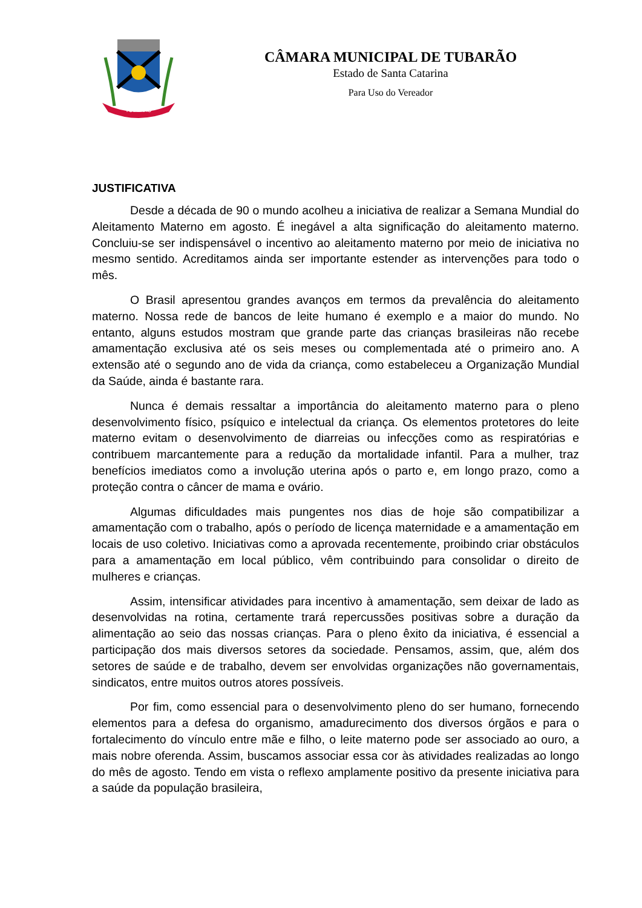TUBARÃO
CÂMARA MUNICIPAL DE TUBARÃO
Estado de Santa Catarina
Para Uso do Vereador
JUSTIFICATIVA
Desde a década de 90 o mundo acolheu a iniciativa de realizar a Semana Mundial do Aleitamento Materno em agosto. É inegável a alta significação do aleitamento materno. Concluiu-se ser indispensável o incentivo ao aleitamento materno por meio de iniciativa no mesmo sentido. Acreditamos ainda ser importante estender as intervenções para todo o mês.
O Brasil apresentou grandes avanços em termos da prevalência do aleitamento materno. Nossa rede de bancos de leite humano é exemplo e a maior do mundo. No entanto, alguns estudos mostram que grande parte das crianças brasileiras não recebe amamentação exclusiva até os seis meses ou complementada até o primeiro ano. A extensão até o segundo ano de vida da criança, como estabeleceu a Organização Mundial da Saúde, ainda é bastante rara.
Nunca é demais ressaltar a importância do aleitamento materno para o pleno desenvolvimento físico, psíquico e intelectual da criança. Os elementos protetores do leite materno evitam o desenvolvimento de diarreias ou infecções como as respiratórias e contribuem marcantemente para a redução da mortalidade infantil. Para a mulher, traz benefícios imediatos como a involução uterina após o parto e, em longo prazo, como a proteção contra o câncer de mama e ovário.
Algumas dificuldades mais pungentes nos dias de hoje são compatibilizar a amamentação com o trabalho, após o período de licença maternidade e a amamentação em locais de uso coletivo. Iniciativas como a aprovada recentemente, proibindo criar obstáculos para a amamentação em local público, vêm contribuindo para consolidar o direito de mulheres e crianças.
Assim, intensificar atividades para incentivo à amamentação, sem deixar de lado as desenvolvidas na rotina, certamente trará repercussões positivas sobre a duração da alimentação ao seio das nossas crianças. Para o pleno êxito da iniciativa, é essencial a participação dos mais diversos setores da sociedade. Pensamos, assim, que, além dos setores de saúde e de trabalho, devem ser envolvidas organizações não governamentais, sindicatos, entre muitos outros atores possíveis.
Por fim, como essencial para o desenvolvimento pleno do ser humano, fornecendo elementos para a defesa do organismo, amadurecimento dos diversos órgãos e para o fortalecimento do vínculo entre mãe e filho, o leite materno pode ser associado ao ouro, a mais nobre oferenda. Assim, buscamos associar essa cor às atividades realizadas ao longo do mês de agosto. Tendo em vista o reflexo amplamente positivo da presente iniciativa para a saúde da população brasileira,